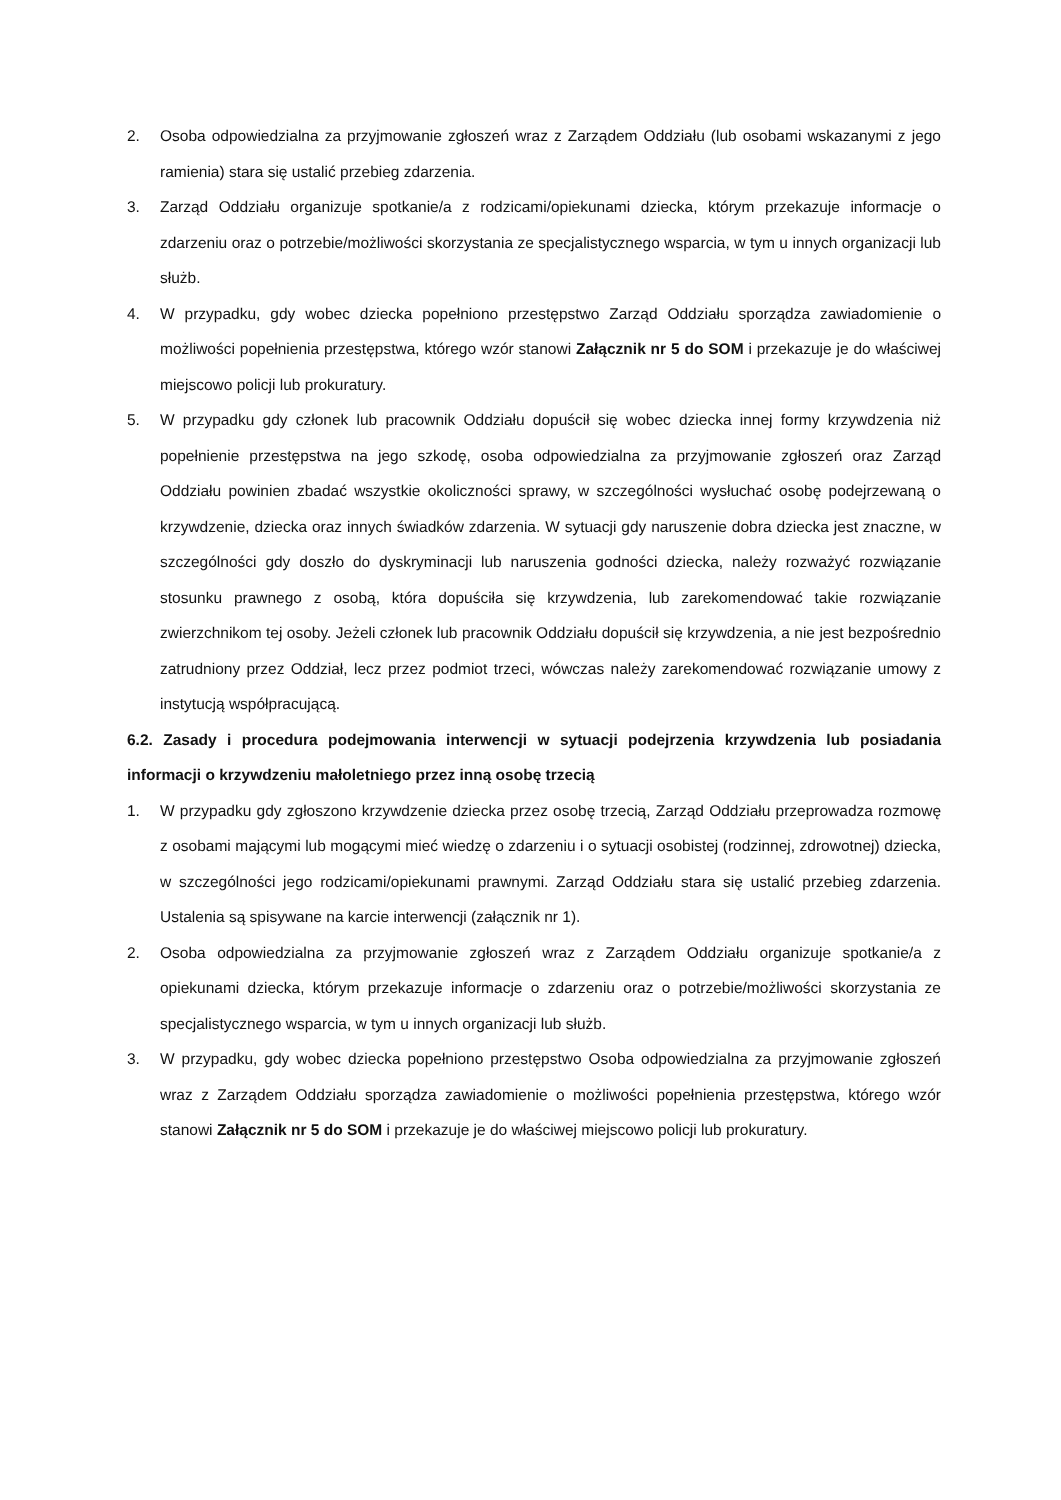2. Osoba odpowiedzialna za przyjmowanie zgłoszeń wraz z Zarządem Oddziału (lub osobami wskazanymi z jego ramienia) stara się ustalić przebieg zdarzenia.
3. Zarząd Oddziału organizuje spotkanie/a z rodzicami/opiekunami dziecka, którym przekazuje informacje o zdarzeniu oraz o potrzebie/możliwości skorzystania ze specjalistycznego wsparcia, w tym u innych organizacji lub służb.
4. W przypadku, gdy wobec dziecka popełniono przestępstwo Zarząd Oddziału sporządza zawiadomienie o możliwości popełnienia przestępstwa, którego wzór stanowi Załącznik nr 5 do SOM i przekazuje je do właściwej miejscowo policji lub prokuratury.
5. W przypadku gdy członek lub pracownik Oddziału dopuścił się wobec dziecka innej formy krzywdzenia niż popełnienie przestępstwa na jego szkodę, osoba odpowiedzialna za przyjmowanie zgłoszeń oraz Zarząd Oddziału powinien zbadać wszystkie okoliczności sprawy, w szczególności wysłuchać osobę podejrzewaną o krzywdzenie, dziecka oraz innych świadków zdarzenia. W sytuacji gdy naruszenie dobra dziecka jest znaczne, w szczególności gdy doszło do dyskryminacji lub naruszenia godności dziecka, należy rozważyć rozwiązanie stosunku prawnego z osobą, która dopuściła się krzywdzenia, lub zarekomendować takie rozwiązanie zwierzchnikom tej osoby. Jeżeli członek lub pracownik Oddziału dopuścił się krzywdzenia, a nie jest bezpośrednio zatrudniony przez Oddział, lecz przez podmiot trzeci, wówczas należy zarekomendować rozwiązanie umowy z instytucją współpracującą.
6.2. Zasady i procedura podejmowania interwencji w sytuacji podejrzenia krzywdzenia lub posiadania informacji o krzywdzeniu małoletniego przez inną osobę trzecią
1. W przypadku gdy zgłoszono krzywdzenie dziecka przez osobę trzecią, Zarząd Oddziału przeprowadza rozmowę z osobami mającymi lub mogącymi mieć wiedzę o zdarzeniu i o sytuacji osobistej (rodzinnej, zdrowotnej) dziecka, w szczególności jego rodzicami/opiekunami prawnymi. Zarząd Oddziału stara się ustalić przebieg zdarzenia. Ustalenia są spisywane na karcie interwencji (załącznik nr 1).
2. Osoba odpowiedzialna za przyjmowanie zgłoszeń wraz z Zarządem Oddziału organizuje spotkanie/a z opiekunami dziecka, którym przekazuje informacje o zdarzeniu oraz o potrzebie/możliwości skorzystania ze specjalistycznego wsparcia, w tym u innych organizacji lub służb.
3. W przypadku, gdy wobec dziecka popełniono przestępstwo Osoba odpowiedzialna za przyjmowanie zgłoszeń wraz z Zarządem Oddziału sporządza zawiadomienie o możliwości popełnienia przestępstwa, którego wzór stanowi Załącznik nr 5 do SOM i przekazuje je do właściwej miejscowo policji lub prokuratury.